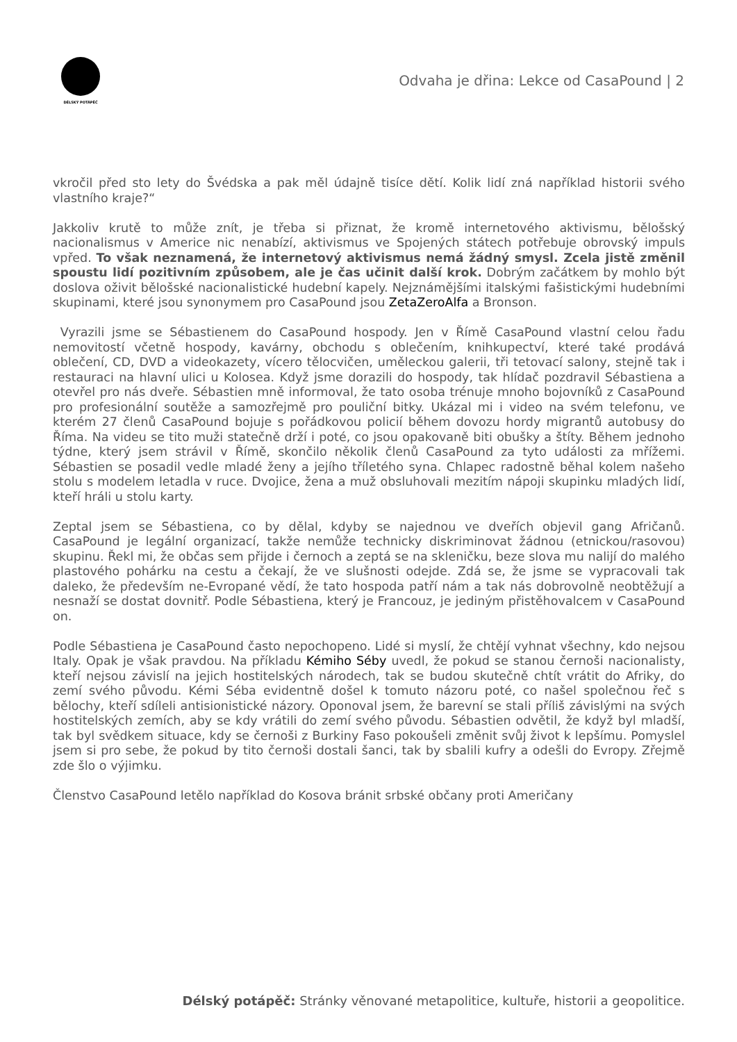DÉLSKÝ POTÁPĚČ
Odvaha je dřina: Lekce od CasaPound | 2
vkročil před sto lety do Švédska a pak měl údajně tisíce dětí. Kolik lidí zná například historii svého vlastního kraje?“
Jakkoliv krutě to může znít, je třeba si přiznat, že kromě internetového aktivismu, bělošský nacionalismus v Americe nic nenabízí, aktivismus ve Spojených státech potřebuje obrovský impuls vpřed. To však neznamená, že internetový aktivismus nemá žádný smysl. Zcela jistě změnil spoustu lidí pozitivním způsobem, ale je čas učinit další krok. Dobrým začátkem by mohlo být doslova oživit bělošské nacionalistické hudební kapely. Nejznámějšími italskými fašistickými hudebními skupinami, které jsou synonymem pro CasaPound jsou ZetaZeroAlfa a Bronson.
Vyrazili jsme se Sébastienem do CasaPound hospody. Jen v Římě CasaPound vlastní celou řadu nemovitostí včetně hospody, kavárny, obchodu s oblečením, knihkupectví, které také prodává oblečení, CD, DVD a videokazety, vícero tělocvičen, uměleckou galerii, tři tetovací salony, stejně tak i restauraci na hlavní ulici u Kolosea. Když jsme dorazili do hospody, tak hlídač pozdravil Sébastiena a otevřel pro nás dveře. Sébastien mně informoval, že tato osoba trénuje mnoho bojovníků z CasaPound pro profesionální soutěže a samozřejmě pro pouliční bitky. Ukázal mi i video na svém telefonu, ve kterém 27 členů CasaPound bojuje s pořádkovou policií během dovozu hordy migrantů autobusy do Říma. Na videu se tito muži statečně drží i poté, co jsou opakovaně biti obušky a štíty. Během jednoho týdne, který jsem strávil v Římě, skončilo několik členů CasaPound za tyto události za mřížemi. Sébastien se posadil vedle mladé ženy a jejího tříletého syna. Chlapec radostně běhal kolem našeho stolu s modelem letadla v ruce. Dvojice, žena a muž obsluhovali mezitím nápoji skupinku mladých lidí, kteří hráli u stolu karty.
Zeptal jsem se Sébastiena, co by dělal, kdyby se najednou ve dveřích objevil gang Afričanů. CasaPound je legální organizací, takže nemůže technicky diskriminovat žádnou (etnickou/rasovou) skupinu. Řekl mi, že občas sem přijde i černoch a zeptá se na skleničku, beze slova mu nalijí do malého plastového pohárku na cestu a čekají, že ve slušnosti odejde. Zdá se, že jsme se vypracovali tak daleko, že především ne-Evropané vědí, že tato hospoda patří nám a tak nás dobrovolně neobtěžují a nesnaží se dostat dovnitř. Podle Sébastiena, který je Francouz, je jediným přistěhovalcem v CasaPound on.
Podle Sébastiena je CasaPound často nepochopeno. Lidé si myslí, že chtějí vyhnat všechny, kdo nejsou Italy. Opak je však pravdou. Na příkladu Kémiho Séby uvedl, že pokud se stanou černoši nacionalisty, kteří nejsou závislí na jejich hostitelských národech, tak se budou skutečně chtít vrátit do Afriky, do zemí svého původu. Kémi Séba evidentně došel k tomuto názoru poté, co našel společnou řeč s bělochy, kteří sdíleli antisionistické názory. Oponoval jsem, že barevní se stali příliš závislými na svých hostitelských zemích, aby se kdy vrátili do zemí svého původu. Sébastien odvětil, že když byl mladší, tak byl svědkem situace, kdy se černoši z Burkiny Faso pokoušeli změnit svůj život k lepšímu. Pomyslel jsem si pro sebe, že pokud by tito černoši dostali šanci, tak by sbalili kufry a odešli do Evropy. Zřejmě zde šlo o výjimku.
Členstvo CasaPound letělo například do Kosova bránit srbské občany proti Američany
Délský potápěč: Stránky věnované metapolitice, kultuře, historii a geopolitice.